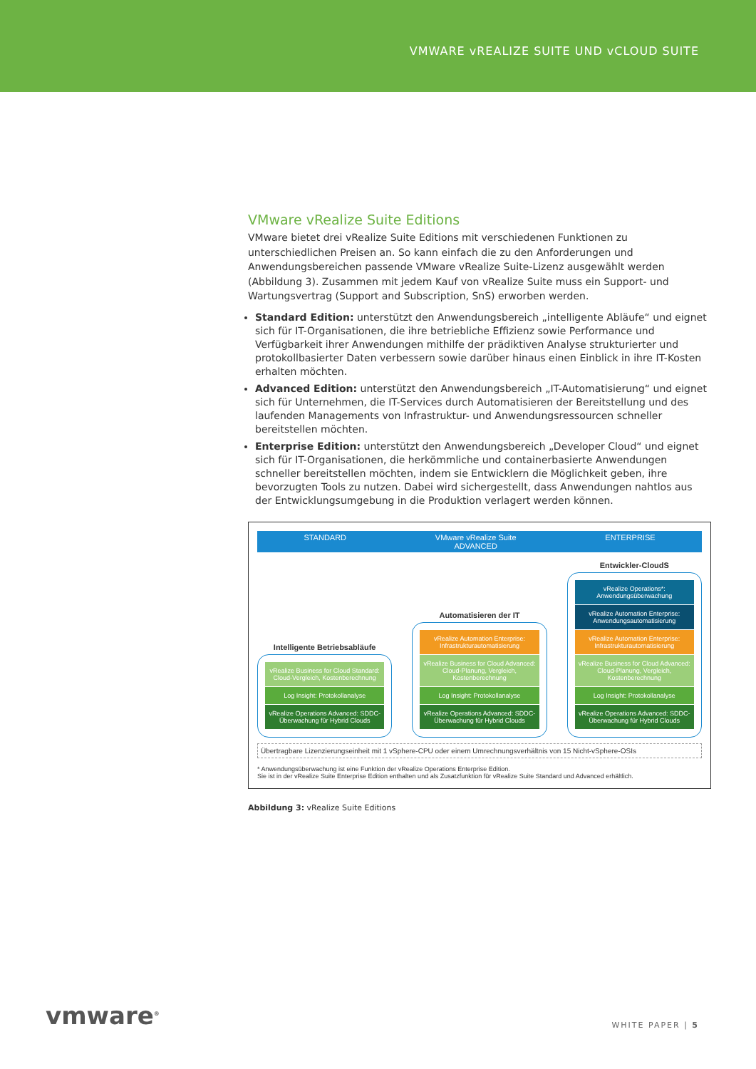VMWARE vREALIZE SUITE UND vCLOUD SUITE
VMware vRealize Suite Editions
VMware bietet drei vRealize Suite Editions mit verschiedenen Funktionen zu unterschiedlichen Preisen an. So kann einfach die zu den Anforderungen und Anwendungsbereichen passende VMware vRealize Suite-Lizenz ausgewählt werden (Abbildung 3). Zusammen mit jedem Kauf von vRealize Suite muss ein Support- und Wartungsvertrag (Support and Subscription, SnS) erworben werden.
Standard Edition: unterstützt den Anwendungsbereich „intelligente Abläufe“ und eignet sich für IT-Organisationen, die ihre betriebliche Effizienz sowie Performance und Verfügbarkeit ihrer Anwendungen mithilfe der prädiktiven Analyse strukturierter und protokollbasierter Daten verbessern sowie darüber hinaus einen Einblick in ihre IT-Kosten erhalten möchten.
Advanced Edition: unterstützt den Anwendungsbereich „IT-Automatisierung“ und eignet sich für Unternehmen, die IT-Services durch Automatisieren der Bereitstellung und des laufenden Managements von Infrastruktur- und Anwendungsressourcen schneller bereitstellen möchten.
Enterprise Edition: unterstützt den Anwendungsbereich „Developer Cloud“ und eignet sich für IT-Organisationen, die herkömmliche und containerbasierte Anwendungen schneller bereitstellen möchten, indem sie Entwicklern die Möglichkeit geben, ihre bevorzugten Tools zu nutzen. Dabei wird sichergestellt, dass Anwendungen nahtlos aus der Entwicklungsumgebung in die Produktion verlagert werden können.
STANDARD VMware vRealize Suite
ADVANCED ENTERPRISE
Intelligente Betriebsabläufe
vRealize Business for Cloud Standard: Cloud-Vergleich, Kostenberechnung
Log Insight: Protokollanalyse
vRealize Operations Advanced: SDDC-Überwachung für Hybrid Clouds
Automatisieren der IT
vRealize Automation Enterprise: Infrastrukturautomatisierung
vRealize Business for Cloud Advanced: Cloud-Planung, Vergleich, Kostenberechnung
Log Insight: Protokollanalyse
vRealize Operations Advanced: SDDC-Überwachung für Hybrid Clouds
Entwickler-CloudS
vRealize Operations*: Anwendungsüberwachung
vRealize Automation Enterprise: Anwendungsautomatisierung
vRealize Automation Enterprise: Infrastrukturautomatisierung
vRealize Business for Cloud Advanced: Cloud-Planung, Vergleich, Kostenberechnung
Log Insight: Protokollanalyse
vRealize Operations Advanced: SDDC-Überwachung für Hybrid Clouds
Übertragbare Lizenzierungseinheit mit 1 vSphere-CPU oder einem Umrechnungsverhältnis von 15 Nicht-vSphere-OSIs
* Anwendungsüberwachung ist eine Funktion der vRealize Operations Enterprise Edition.
Sie ist in der vRealize Suite Enterprise Edition enthalten und als Zusatzfunktion für vRealize Suite Standard und Advanced erhältlich.
Abbildung 3: vRealize Suite Editions
vmware<sup>®</sup> WHITE PAPER | 5